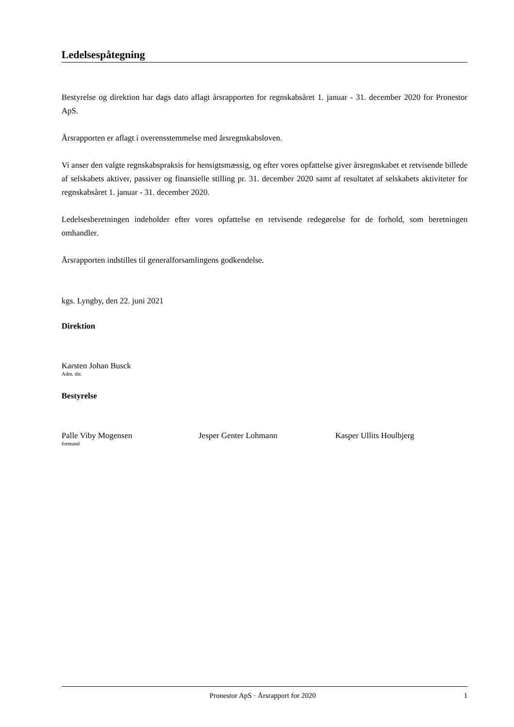Ledelsespåtegning
Bestyrelse og direktion har dags dato aflagt årsrapporten for regnskabsåret 1. januar - 31. december 2020 for Pronestor ApS.
Årsrapporten er aflagt i overensstemmelse med årsregnskabsloven.
Vi anser den valgte regnskabspraksis for hensigtsmæssig, og efter vores opfattelse giver årsregnskabet et retvisende billede af selskabets aktiver, passiver og finansielle stilling pr. 31. december 2020 samt af resultatet af selskabets aktiviteter for regnskabsåret 1. januar - 31. december 2020.
Ledelsesberetningen indeholder efter vores opfattelse en retvisende redegørelse for de forhold, som beretningen omhandler.
Årsrapporten indstilles til generalforsamlingens godkendelse.
kgs. Lyngby, den 22. juni 2021
Direktion
Karsten Johan Busck
Adm. dir.
Bestyrelse
Palle Viby Mogensen
formand
Jesper Genter Lohmann Kasper Ullits Houlbjerg
Pronestor ApS · Årsrapport for 2020 1